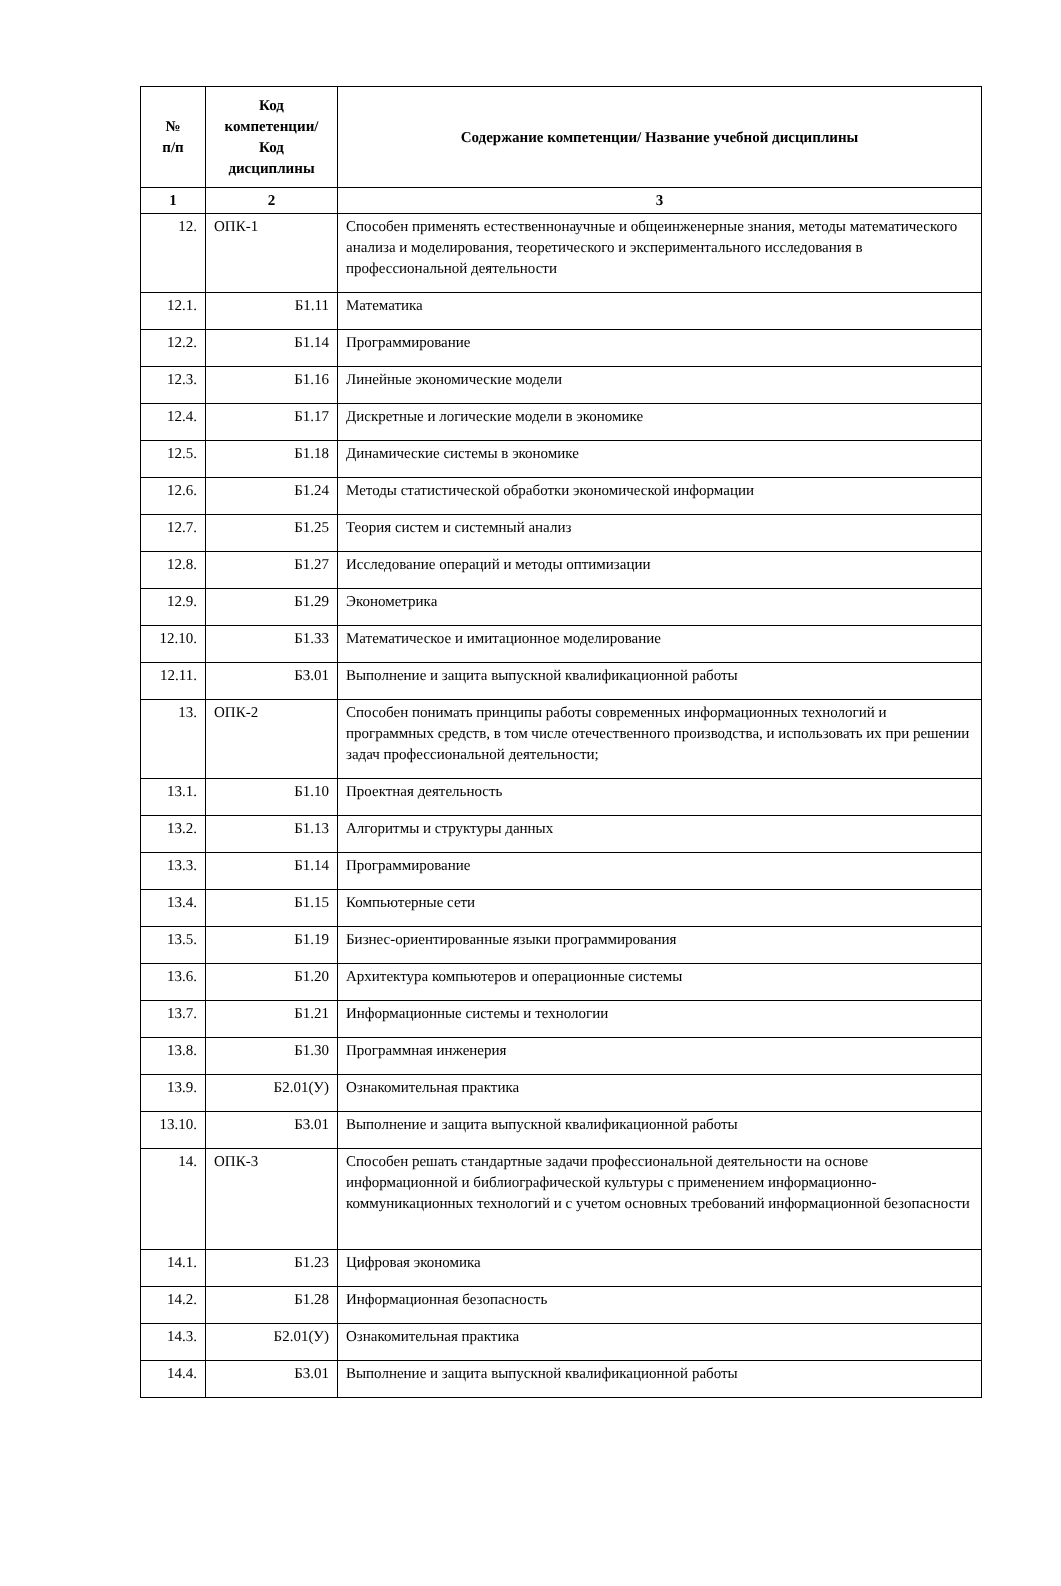| № п/п | Код компетенции/ Код дисциплины | Содержание компетенции/ Название учебной дисциплины |
| --- | --- | --- |
| 1 | 2 | 3 |
| 12. | ОПК-1 | Способен применять естественнонаучные и общеинженерные знания, методы математического анализа и моделирования, теоретического и экспериментального исследования в профессиональной деятельности |
| 12.1. | Б1.11 | Математика |
| 12.2. | Б1.14 | Программирование |
| 12.3. | Б1.16 | Линейные экономические модели |
| 12.4. | Б1.17 | Дискретные и логические модели в экономике |
| 12.5. | Б1.18 | Динамические системы в экономике |
| 12.6. | Б1.24 | Методы статистической обработки экономической информации |
| 12.7. | Б1.25 | Теория систем и системный анализ |
| 12.8. | Б1.27 | Исследование операций и методы оптимизации |
| 12.9. | Б1.29 | Эконометрика |
| 12.10. | Б1.33 | Математическое и имитационное моделирование |
| 12.11. | Б3.01 | Выполнение и защита выпускной квалификационной работы |
| 13. | ОПК-2 | Способен понимать принципы работы современных информационных технологий и программных средств, в том числе отечественного производства, и использовать их при решении задач профессиональной деятельности; |
| 13.1. | Б1.10 | Проектная деятельность |
| 13.2. | Б1.13 | Алгоритмы и структуры данных |
| 13.3. | Б1.14 | Программирование |
| 13.4. | Б1.15 | Компьютерные сети |
| 13.5. | Б1.19 | Бизнес-ориентированные языки программирования |
| 13.6. | Б1.20 | Архитектура компьютеров и операционные системы |
| 13.7. | Б1.21 | Информационные системы и технологии |
| 13.8. | Б1.30 | Программная инженерия |
| 13.9. | Б2.01(У) | Ознакомительная практика |
| 13.10. | Б3.01 | Выполнение и защита выпускной квалификационной работы |
| 14. | ОПК-3 | Способен решать стандартные задачи профессиональной деятельности на основе информационной и библиографической культуры с применением информационно-коммуникационных технологий и с учетом основных требований информационной безопасности |
| 14.1. | Б1.23 | Цифровая экономика |
| 14.2. | Б1.28 | Информационная безопасность |
| 14.3. | Б2.01(У) | Ознакомительная практика |
| 14.4. | Б3.01 | Выполнение и защита выпускной квалификационной работы |